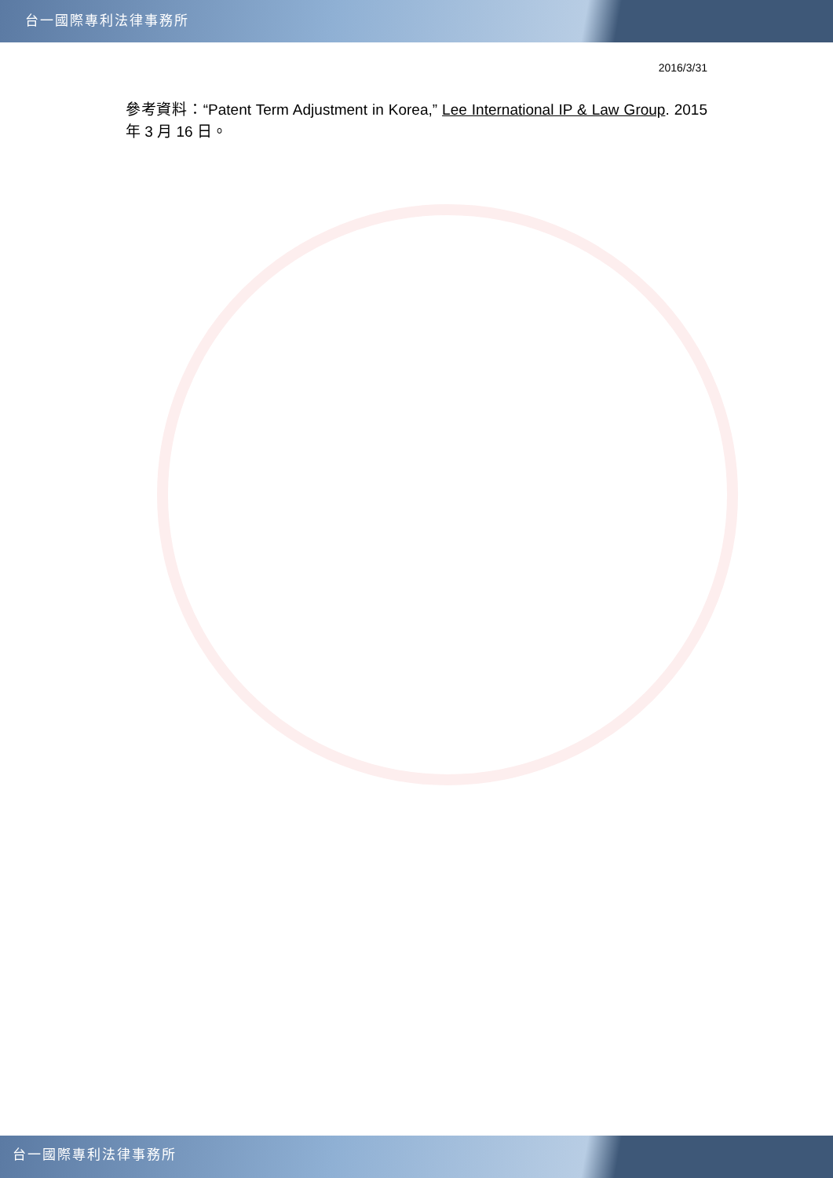台一國際專利法律事務所
2016/3/31
參考資料：“Patent Term Adjustment in Korea,” Lee International IP & Law Group. 2015 年 3 月 16 日。
台一國際專利法律事務所